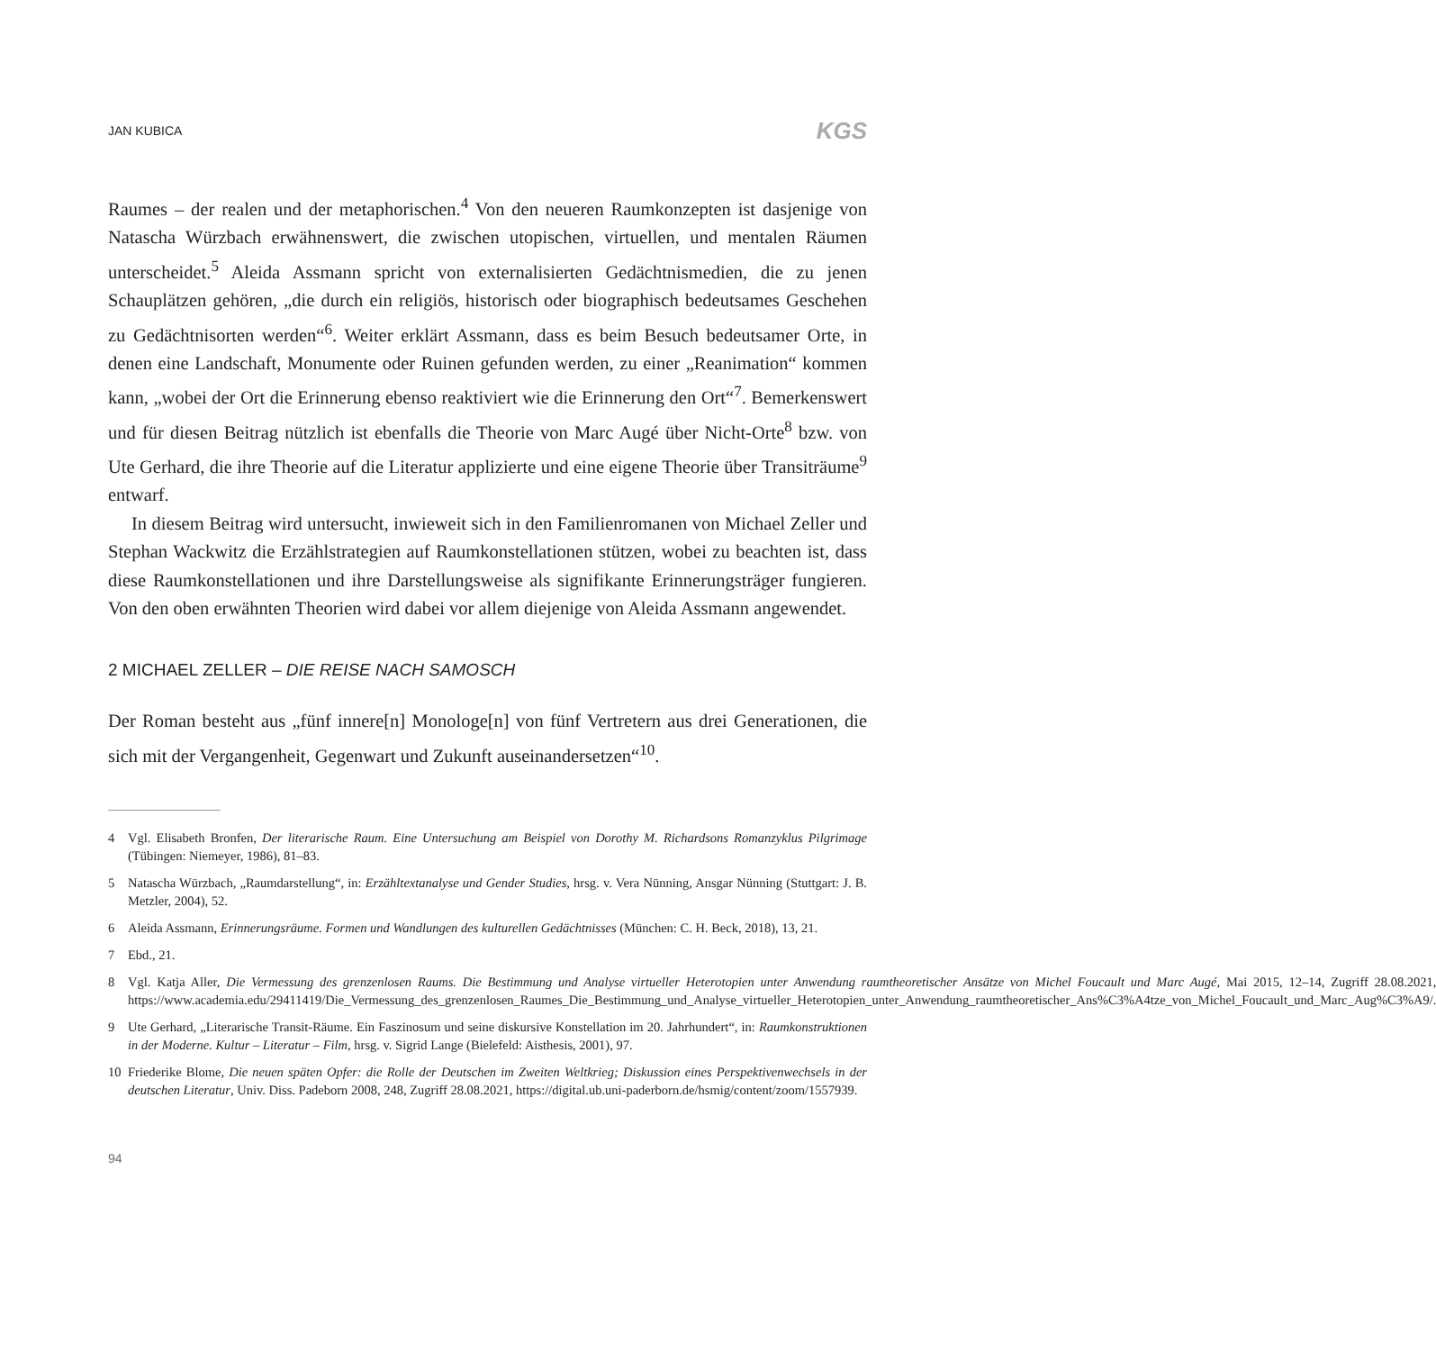JAN KUBICA KGS
Raumes – der realen und der metaphorischen.<sup>4</sup> Von den neueren Raumkonzepten ist dasjenige von Natascha Würzbach erwähnenswert, die zwischen utopischen, virtuellen, und mentalen Räumen unterscheidet.<sup>5</sup> Aleida Assmann spricht von externalisierten Gedächtnismedien, die zu jenen Schauplätzen gehören, „die durch ein religiös, historisch oder biographisch bedeutsames Geschehen zu Gedächtnisorten werden“<sup>6</sup>. Weiter erklärt Assmann, dass es beim Besuch bedeutsamer Orte, in denen eine Landschaft, Monumente oder Ruinen gefunden werden, zu einer „Reanimation“ kommen kann, „wobei der Ort die Erinnerung ebenso reaktiviert wie die Erinnerung den Ort“<sup>7</sup>. Bemerkenswert und für diesen Beitrag nützlich ist ebenfalls die Theorie von Marc Augé über Nicht-Orte<sup>8</sup> bzw. von Ute Gerhard, die ihre Theorie auf die Literatur applizierte und eine eigene Theorie über Transiträume<sup>9</sup> entwarf.
In diesem Beitrag wird untersucht, inwieweit sich in den Familienromanen von Michael Zeller und Stephan Wackwitz die Erzählstrategien auf Raumkonstellationen stützen, wobei zu beachten ist, dass diese Raumkonstellationen und ihre Darstellungsweise als signifikante Erinnerungsträger fungieren. Von den oben erwähnten Theorien wird dabei vor allem diejenige von Aleida Assmann angewendet.
2 MICHAEL ZELLER – DIE REISE NACH SAMOSCH
Der Roman besteht aus „fünf innere[n] Monologe[n] von fünf Vertretern aus drei Generationen, die sich mit der Vergangenheit, Gegenwart und Zukunft auseinandersetzen“<sup>10</sup>.
4 Vgl. Elisabeth Bronfen, Der literarische Raum. Eine Untersuchung am Beispiel von Dorothy M. Richardsons Romanzyklus Pilgrimage (Tübingen: Niemeyer, 1986), 81–83.
5 Natascha Würzbach, „Raumdarstellung“, in: Erzähltextanalyse und Gender Studies, hrsg. v. Vera Nünning, Ansgar Nünning (Stuttgart: J. B. Metzler, 2004), 52.
6 Aleida Assmann, Erinnerungsräume. Formen und Wandlungen des kulturellen Gedächtnisses (München: C. H. Beck, 2018), 13, 21.
7 Ebd., 21.
8 Vgl. Katja Aller, Die Vermessung des grenzenlosen Raums. Die Bestimmung und Analyse virtueller Heterotopien unter Anwendung raumtheoretischer Ansätze von Michel Foucault und Marc Augé, Mai 2015, 12–14, Zugriff 28.08.2021, https://www.academia.edu/29411419/Die_Vermessung_des_grenzenlosen_Raumes_Die_Bestimmung_und_Analyse_virtueller_Heterotopien_unter_Anwendung_raumtheoretischer_Ans%C3%A4tze_von_Michel_Foucault_und_Marc_Aug%C3%A9/.
9 Ute Gerhard, „Literarische Transit-Räume. Ein Faszinosum und seine diskursive Konstellation im 20. Jahrhundert“, in: Raumkonstruktionen in der Moderne. Kultur – Literatur – Film, hrsg. v. Sigrid Lange (Bielefeld: Aisthesis, 2001), 97.
10 Friederike Blome, Die neuen späten Opfer: die Rolle der Deutschen im Zweiten Weltkrieg; Diskussion eines Perspektivenwechsels in der deutschen Literatur, Univ. Diss. Padeborn 2008, 248, Zugriff 28.08.2021, https://digital.ub.uni-paderborn.de/hsmig/content/zoom/1557939.
94